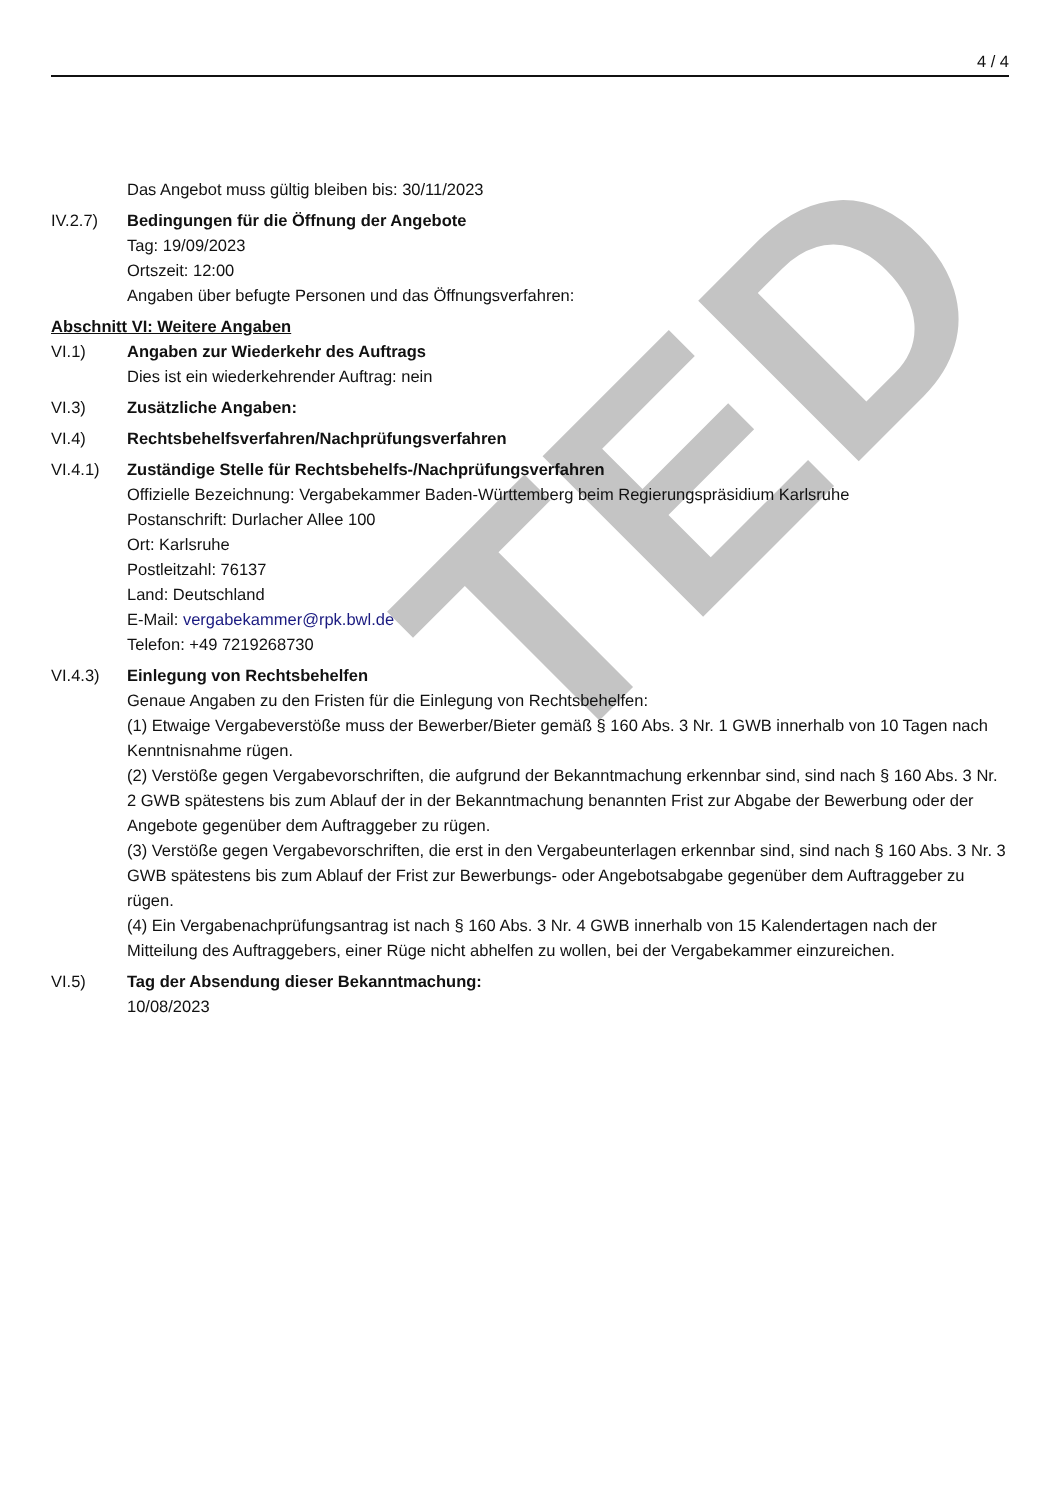TED
4 / 4
Das Angebot muss gültig bleiben bis: 30/11/2023
IV.2.7) Bedingungen für die Öffnung der Angebote
Tag: 19/09/2023
Ortszeit: 12:00
Angaben über befugte Personen und das Öffnungsverfahren:
Abschnitt VI: Weitere Angaben
VI.1) Angaben zur Wiederkehr des Auftrags
Dies ist ein wiederkehrender Auftrag: nein
VI.3) Zusätzliche Angaben:
VI.4) Rechtsbehelfsverfahren/Nachprüfungsverfahren
VI.4.1) Zuständige Stelle für Rechtsbehelfs-/Nachprüfungsverfahren
Offizielle Bezeichnung: Vergabekammer Baden-Württemberg beim Regierungspräsidium Karlsruhe
Postanschrift: Durlacher Allee 100
Ort: Karlsruhe
Postleitzahl: 76137
Land: Deutschland
E-Mail: vergabekammer@rpk.bwl.de
Telefon: +49 7219268730
VI.4.3) Einlegung von Rechtsbehelfen
Genaue Angaben zu den Fristen für die Einlegung von Rechtsbehelfen:
(1) Etwaige Vergabeverstöße muss der Bewerber/Bieter gemäß § 160 Abs. 3 Nr. 1 GWB innerhalb von 10 Tagen nach Kenntnisnahme rügen.
(2) Verstöße gegen Vergabevorschriften, die aufgrund der Bekanntmachung erkennbar sind, sind nach § 160 Abs. 3 Nr. 2 GWB spätestens bis zum Ablauf der in der Bekanntmachung benannten Frist zur Abgabe der Bewerbung oder der Angebote gegenüber dem Auftraggeber zu rügen.
(3) Verstöße gegen Vergabevorschriften, die erst in den Vergabeunterlagen erkennbar sind, sind nach § 160 Abs. 3 Nr. 3 GWB spätestens bis zum Ablauf der Frist zur Bewerbungs- oder Angebotsabgabe gegenüber dem Auftraggeber zu rügen.
(4) Ein Vergabenachprüfungsantrag ist nach § 160 Abs. 3 Nr. 4 GWB innerhalb von 15 Kalendertagen nach der Mitteilung des Auftraggebers, einer Rüge nicht abhelfen zu wollen, bei der Vergabekammer einzureichen.
VI.5) Tag der Absendung dieser Bekanntmachung:
10/08/2023